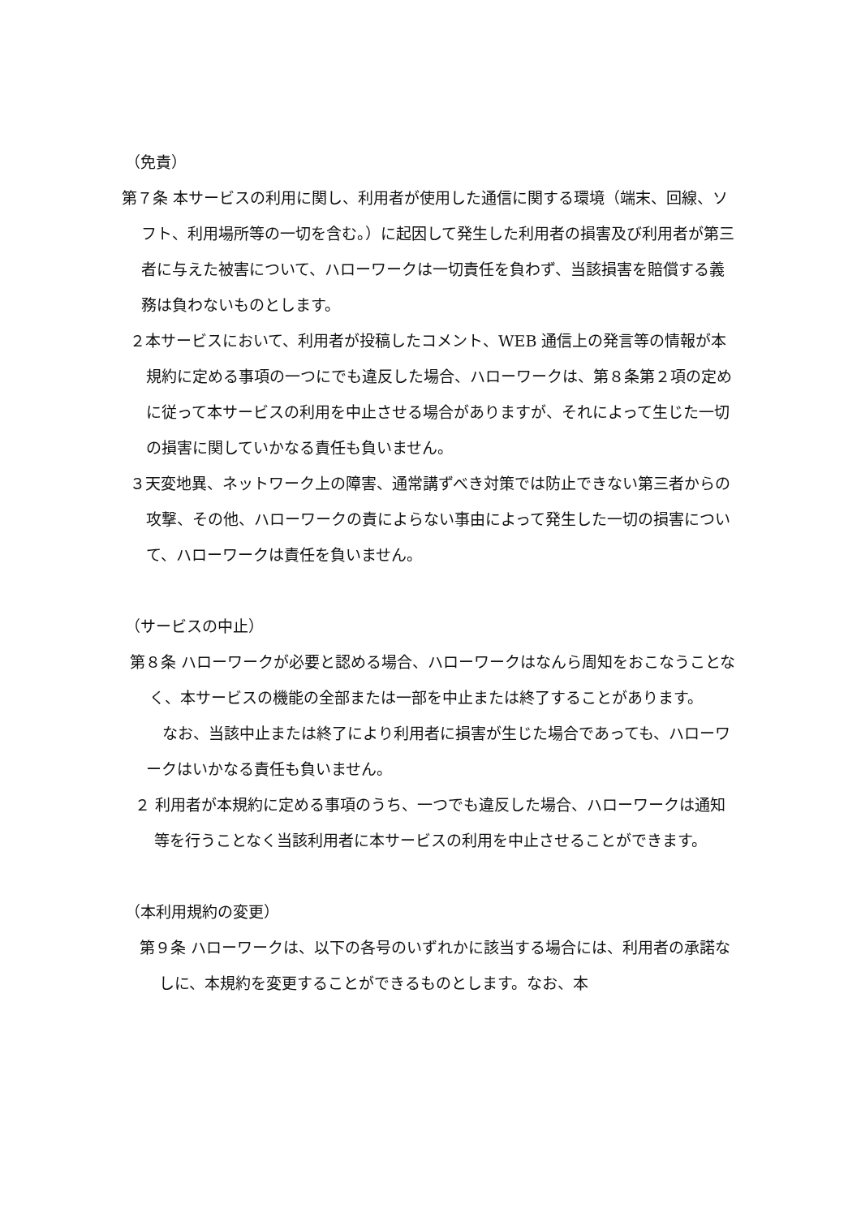（免責）
第７条 本サービスの利用に関し、利用者が使用した通信に関する環境（端末、回線、ソフト、利用場所等の一切を含む。）に起因して発生した利用者の損害及び利用者が第三者に与えた被害について、ハローワークは一切責任を負わず、当該損害を賠償する義務は負わないものとします。
２本サービスにおいて、利用者が投稿したコメント、WEB 通信上の発言等の情報が本規約に定める事項の一つにでも違反した場合、ハローワークは、第８条第２項の定めに従って本サービスの利用を中止させる場合がありますが、それによって生じた一切の損害に関していかなる責任も負いません。
３天変地異、ネットワーク上の障害、通常講ずべき対策では防止できない第三者からの攻撃、その他、ハローワークの責によらない事由によって発生した一切の損害について、ハローワークは責任を負いません。
（サービスの中止）
第８条 ハローワークが必要と認める場合、ハローワークはなんら周知をおこなうことなく、本サービスの機能の全部または一部を中止または終了することがあります。
なお、当該中止または終了により利用者に損害が生じた場合であっても、ハローワークはいかなる責任も負いません。
２ 利用者が本規約に定める事項のうち、一つでも違反した場合、ハローワークは通知等を行うことなく当該利用者に本サービスの利用を中止させることができます。
（本利用規約の変更）
第９条 ハローワークは、以下の各号のいずれかに該当する場合には、利用者の承諾なしに、本規約を変更することができるものとします。なお、本